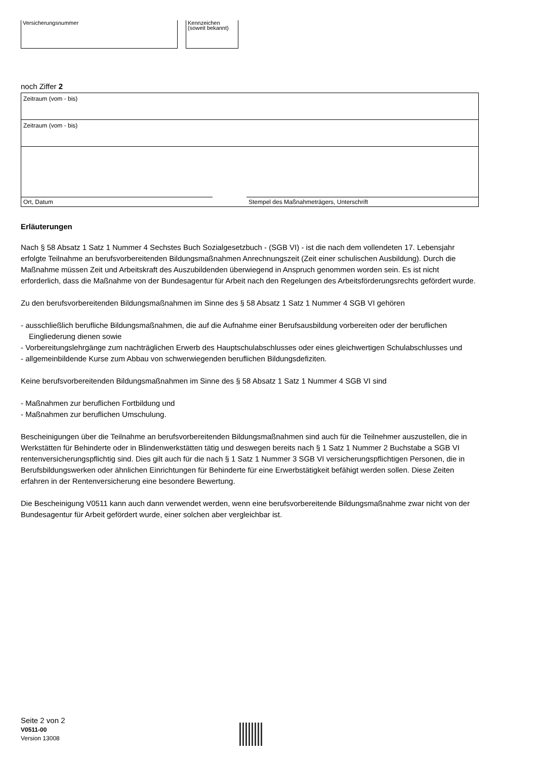Versicherungsnummer Kennzeichen
(soweit bekannt)
noch Ziffer 2
Zeitraum (vom - bis)
Zeitraum (vom - bis)
Ort, Datum
Stempel des Maßnahmeträgers, Unterschrift
Erläuterungen
Nach § 58 Absatz 1 Satz 1 Nummer 4 Sechstes Buch Sozialgesetzbuch - (SGB VI) - ist die nach dem vollendeten 17. Lebensjahr erfolgte Teilnahme an berufsvorbereitenden Bildungsmaßnahmen Anrechnungszeit (Zeit einer schulischen Ausbildung). Durch die Maßnahme müssen Zeit und Arbeitskraft des Auszubildenden überwiegend in Anspruch genommen worden sein. Es ist nicht erforderlich, dass die Maßnahme von der Bundesagentur für Arbeit nach den Regelungen des Arbeitsförderungsrechts gefördert wurde.
Zu den berufsvorbereitenden Bildungsmaßnahmen im Sinne des § 58 Absatz 1 Satz 1 Nummer 4 SGB VI gehören
- ausschließlich berufliche Bildungsmaßnahmen, die auf die Aufnahme einer Berufsausbildung vorbereiten oder der beruflichen Eingliederung dienen sowie
- Vorbereitungslehrgänge zum nachträglichen Erwerb des Hauptschulabschlusses oder eines gleichwertigen Schulabschlusses und
- allgemeinbildende Kurse zum Abbau von schwerwiegenden beruflichen Bildungsdefiziten.
Keine berufsvorbereitenden Bildungsmaßnahmen im Sinne des § 58 Absatz 1 Satz 1 Nummer 4 SGB VI sind
- Maßnahmen zur beruflichen Fortbildung und
- Maßnahmen zur beruflichen Umschulung.
Bescheinigungen über die Teilnahme an berufsvorbereitenden Bildungsmaßnahmen sind auch für die Teilnehmer auszustellen, die in Werkstätten für Behinderte oder in Blindenwerkstätten tätig und deswegen bereits nach § 1 Satz 1 Nummer 2 Buchstabe a SGB VI rentenversicherungspflichtig sind. Dies gilt auch für die nach § 1 Satz 1 Nummer 3 SGB VI versicherungspflichtigen Personen, die in Berufsbildungswerken oder ähnlichen Einrichtungen für Behinderte für eine Erwerbstätigkeit befähigt werden sollen. Diese Zeiten erfahren in der Rentenversicherung eine besondere Bewertung.
Die Bescheinigung V0511 kann auch dann verwendet werden, wenn eine berufsvorbereitende Bildungsmaßnahme zwar nicht von der Bundesagentur für Arbeit gefördert wurde, einer solchen aber vergleichbar ist.
Seite 2 von 2
V0511-00
Version 13008